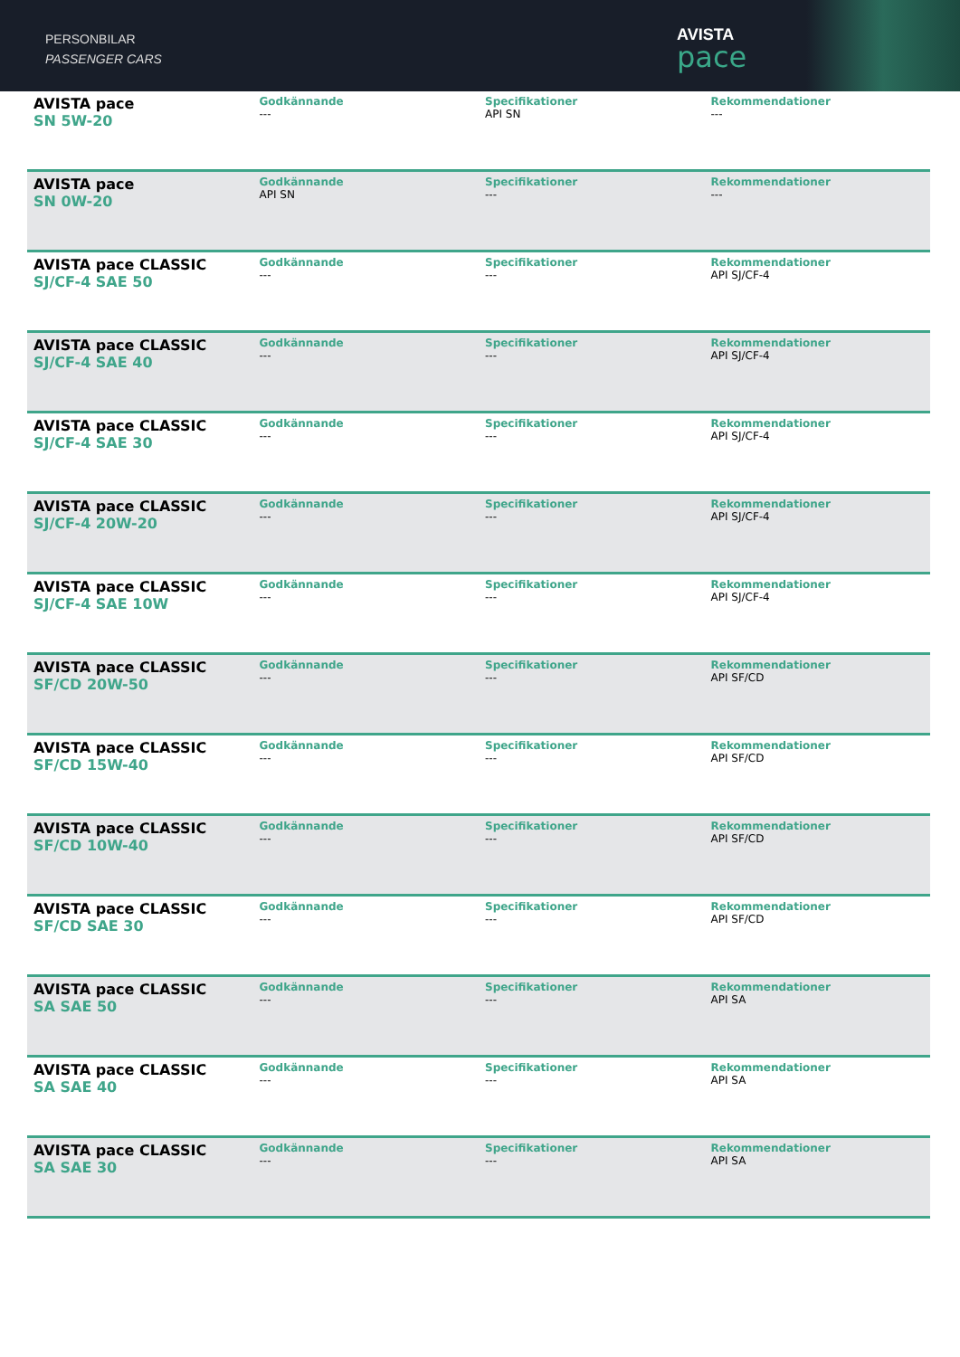PERSONBILAR
PASSENGER CARS
AVISTA
pace
| AVISTA pace SN 5W-20 | Godkännande --- | Specifikationer API SN | Rekommendationer --- |
| AVISTA pace SN 0W-20 | Godkännande API SN | Specifikationer --- | Rekommendationer --- |
| AVISTA pace CLASSIC SJ/CF-4 SAE 50 | Godkännande --- | Specifikationer --- | Rekommendationer API SJ/CF-4 |
| AVISTA pace CLASSIC SJ/CF-4 SAE 40 | Godkännande --- | Specifikationer --- | Rekommendationer API SJ/CF-4 |
| AVISTA pace CLASSIC SJ/CF-4 SAE 30 | Godkännande --- | Specifikationer --- | Rekommendationer API SJ/CF-4 |
| AVISTA pace CLASSIC SJ/CF-4 20W-20 | Godkännande --- | Specifikationer --- | Rekommendationer API SJ/CF-4 |
| AVISTA pace CLASSIC SJ/CF-4 SAE 10W | Godkännande --- | Specifikationer --- | Rekommendationer API SJ/CF-4 |
| AVISTA pace CLASSIC SF/CD 20W-50 | Godkännande --- | Specifikationer --- | Rekommendationer API SF/CD |
| AVISTA pace CLASSIC SF/CD 15W-40 | Godkännande --- | Specifikationer --- | Rekommendationer API SF/CD |
| AVISTA pace CLASSIC SF/CD 10W-40 | Godkännande --- | Specifikationer --- | Rekommendationer API SF/CD |
| AVISTA pace CLASSIC SF/CD SAE 30 | Godkännande --- | Specifikationer --- | Rekommendationer API SF/CD |
| AVISTA pace CLASSIC SA SAE 50 | Godkännande --- | Specifikationer --- | Rekommendationer API SA |
| AVISTA pace CLASSIC SA SAE 40 | Godkännande --- | Specifikationer --- | Rekommendationer API SA |
| AVISTA pace CLASSIC SA SAE 30 | Godkännande --- | Specifikationer --- | Rekommendationer API SA |